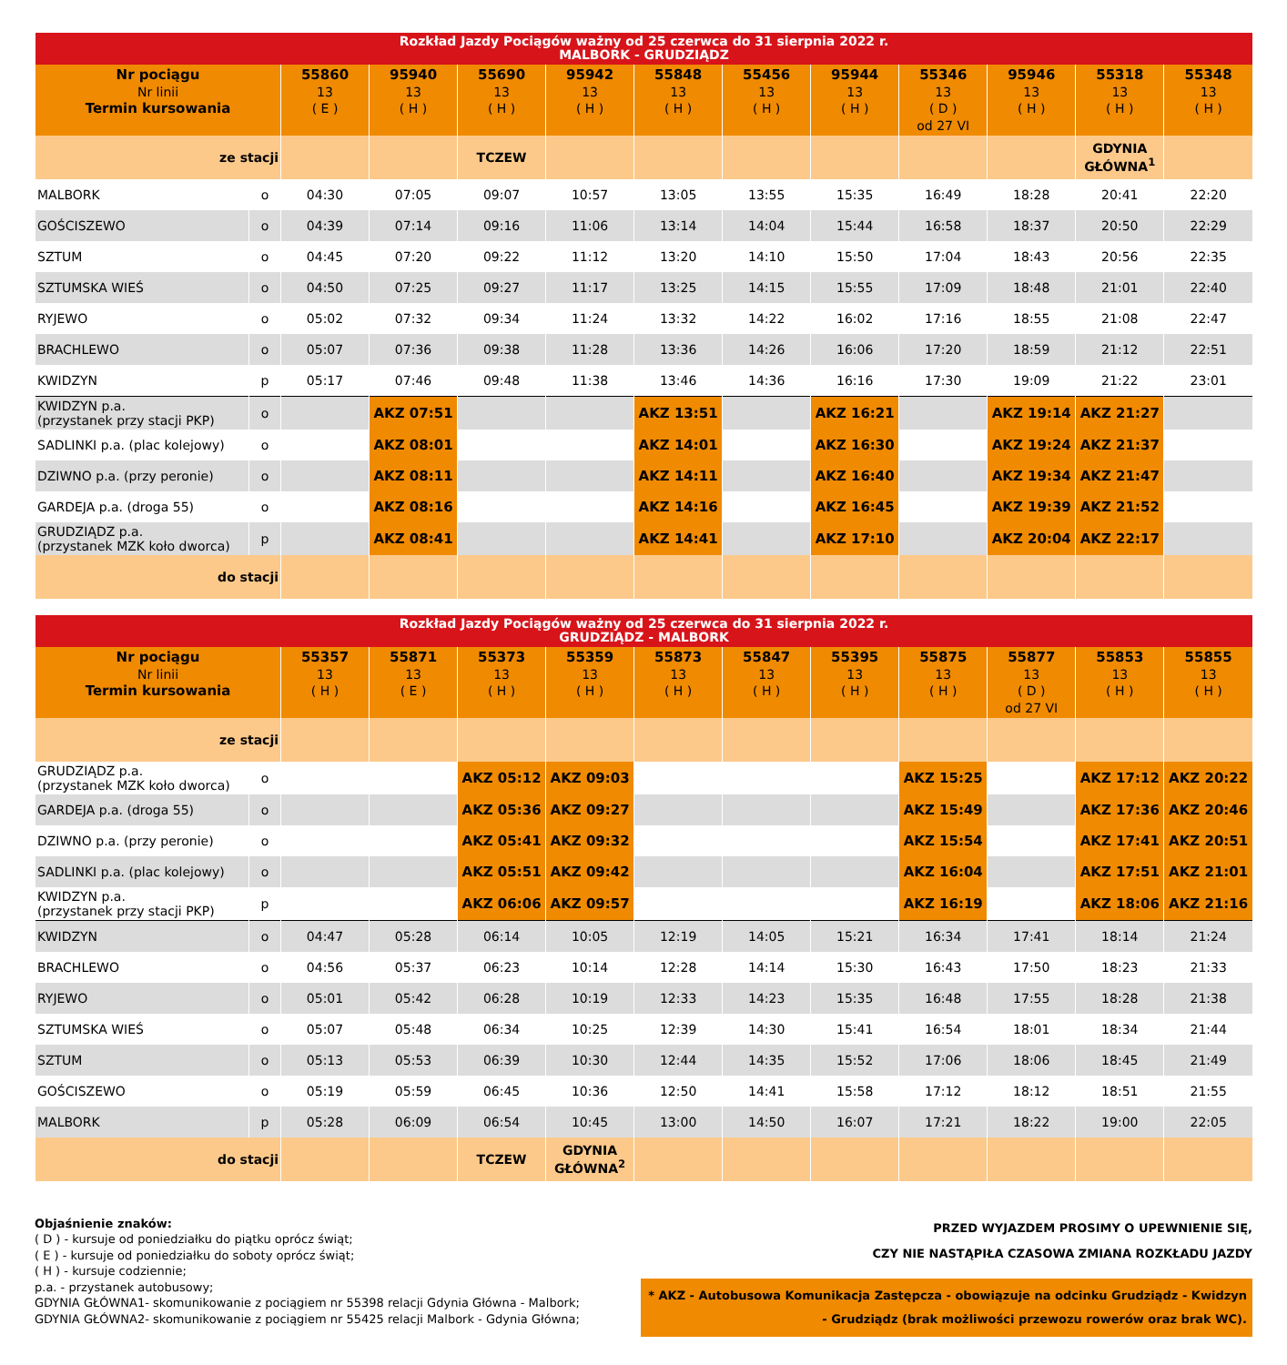| Rozkład Jazdy Pociągów ważny od 25 czerwca do 31 sierpnia 2022 r. MALBORK - GRUDZIĄDZ | | | | | | | | | | | | |
| --- | --- | --- | --- | --- | --- | --- | --- | --- | --- | --- | --- | --- |
| Nr pociągu Nr linii Termin kursowania | | 55860 13 ( E ) | 95940 13 ( H ) | 55690 13 ( H ) | 95942 13 ( H ) | 55848 13 ( H ) | 55456 13 ( H ) | 95944 13 ( H ) | 55346 13 ( D ) od 27 VI | 95946 13 ( H ) | 55318 13 ( H ) | 55348 13 ( H ) |
| ze stacji | | | | TCZEW | | | | | | | GDYNIA GŁÓWNA<sup>1</sup> | |
| MALBORK | o | 04:30 | 07:05 | 09:07 | 10:57 | 13:05 | 13:55 | 15:35 | 16:49 | 18:28 | 20:41 | 22:20 |
| GOŚCISZEWO | o | 04:39 | 07:14 | 09:16 | 11:06 | 13:14 | 14:04 | 15:44 | 16:58 | 18:37 | 20:50 | 22:29 |
| SZTUM | o | 04:45 | 07:20 | 09:22 | 11:12 | 13:20 | 14:10 | 15:50 | 17:04 | 18:43 | 20:56 | 22:35 |
| SZTUMSKA WIEŚ | o | 04:50 | 07:25 | 09:27 | 11:17 | 13:25 | 14:15 | 15:55 | 17:09 | 18:48 | 21:01 | 22:40 |
| RYJEWO | o | 05:02 | 07:32 | 09:34 | 11:24 | 13:32 | 14:22 | 16:02 | 17:16 | 18:55 | 21:08 | 22:47 |
| BRACHLEWO | o | 05:07 | 07:36 | 09:38 | 11:28 | 13:36 | 14:26 | 16:06 | 17:20 | 18:59 | 21:12 | 22:51 |
| KWIDZYN | p | 05:17 | 07:46 | 09:48 | 11:38 | 13:46 | 14:36 | 16:16 | 17:30 | 19:09 | 21:22 | 23:01 |
| KWIDZYN p.a. (przystanek przy stacji PKP) | o | | AKZ 07:51 | | | AKZ 13:51 | | AKZ 16:21 | | AKZ 19:14 | AKZ 21:27 | |
| SADLINKI p.a. (plac kolejowy) | o | | AKZ 08:01 | | | AKZ 14:01 | | AKZ 16:30 | | AKZ 19:24 | AKZ 21:37 | |
| DZIWNO p.a. (przy peronie) | o | | AKZ 08:11 | | | AKZ 14:11 | | AKZ 16:40 | | AKZ 19:34 | AKZ 21:47 | |
| GARDEJA p.a. (droga 55) | o | | AKZ 08:16 | | | AKZ 14:16 | | AKZ 16:45 | | AKZ 19:39 | AKZ 21:52 | |
| GRUDZIĄDZ p.a. (przystanek MZK koło dworca) | p | | AKZ 08:41 | | | AKZ 14:41 | | AKZ 17:10 | | AKZ 20:04 | AKZ 22:17 | |
| do stacji | | | | | | | | | | | | |
| Rozkład Jazdy Pociągów ważny od 25 czerwca do 31 sierpnia 2022 r. GRUDZIĄDZ - MALBORK | | | | | | | | | | | | |
| --- | --- | --- | --- | --- | --- | --- | --- | --- | --- | --- | --- | --- |
| Nr pociągu Nr linii Termin kursowania | | 55357 13 ( H ) | 55871 13 ( E ) | 55373 13 ( H ) | 55359 13 ( H ) | 55873 13 ( H ) | 55847 13 ( H ) | 55395 13 ( H ) | 55875 13 ( H ) | 55877 13 ( D ) od 27 VI | 55853 13 ( H ) | 55855 13 ( H ) |
| ze stacji | | | | | | | | | | | | |
| GRUDZIĄDZ p.a. (przystanek MZK koło dworca) | o | | | AKZ 05:12 | AKZ 09:03 | | | | AKZ 15:25 | | AKZ 17:12 | AKZ 20:22 |
| GARDEJA p.a. (droga 55) | o | | | AKZ 05:36 | AKZ 09:27 | | | | AKZ 15:49 | | AKZ 17:36 | AKZ 20:46 |
| DZIWNO p.a. (przy peronie) | o | | | AKZ 05:41 | AKZ 09:32 | | | | AKZ 15:54 | | AKZ 17:41 | AKZ 20:51 |
| SADLINKI p.a. (plac kolejowy) | o | | | AKZ 05:51 | AKZ 09:42 | | | | AKZ 16:04 | | AKZ 17:51 | AKZ 21:01 |
| KWIDZYN p.a. (przystanek przy stacji PKP) | p | | | AKZ 06:06 | AKZ 09:57 | | | | AKZ 16:19 | | AKZ 18:06 | AKZ 21:16 |
| KWIDZYN | o | 04:47 | 05:28 | 06:14 | 10:05 | 12:19 | 14:05 | 15:21 | 16:34 | 17:41 | 18:14 | 21:24 |
| BRACHLEWO | o | 04:56 | 05:37 | 06:23 | 10:14 | 12:28 | 14:14 | 15:30 | 16:43 | 17:50 | 18:23 | 21:33 |
| RYJEWO | o | 05:01 | 05:42 | 06:28 | 10:19 | 12:33 | 14:23 | 15:35 | 16:48 | 17:55 | 18:28 | 21:38 |
| SZTUMSKA WIEŚ | o | 05:07 | 05:48 | 06:34 | 10:25 | 12:39 | 14:30 | 15:41 | 16:54 | 18:01 | 18:34 | 21:44 |
| SZTUM | o | 05:13 | 05:53 | 06:39 | 10:30 | 12:44 | 14:35 | 15:52 | 17:06 | 18:06 | 18:45 | 21:49 |
| GOŚCISZEWO | o | 05:19 | 05:59 | 06:45 | 10:36 | 12:50 | 14:41 | 15:58 | 17:12 | 18:12 | 18:51 | 21:55 |
| MALBORK | p | 05:28 | 06:09 | 06:54 | 10:45 | 13:00 | 14:50 | 16:07 | 17:21 | 18:22 | 19:00 | 22:05 |
| do stacji | | | | TCZEW | GDYNIA GŁÓWNA<sup>2</sup> | | | | | | | |
Objaśnienie znaków:
( D ) - kursuje od poniedziałku do piątku oprócz świąt;
( E ) - kursuje od poniedziałku do soboty oprócz świąt;
( H ) - kursuje codziennie;
p.a. - przystanek autobusowy;
GDYNIA GŁÓWNA1- skomunikowanie z pociągiem nr 55398 relacji Gdynia Główna - Malbork;
GDYNIA GŁÓWNA2- skomunikowanie z pociągiem nr 55425 relacji Malbork - Gdynia Główna;
PRZED WYJAZDEM PROSIMY O UPEWNIENIE SIĘ,
CZY NIE NASTĄPIŁA CZASOWA ZMIANA ROZKŁADU JAZDY
* AKZ - Autobusowa Komunikacja Zastępcza - obowiązuje na odcinku Grudziądz - Kwidzyn - Grudziądz (brak możliwości przewozu rowerów oraz brak WC).